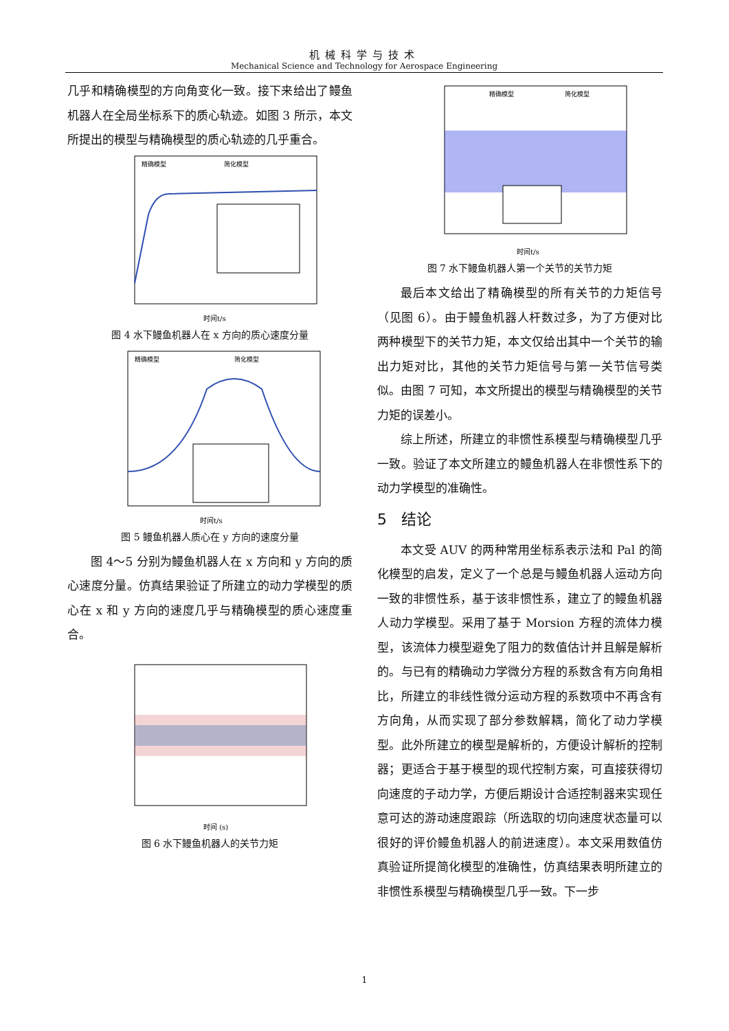机械科学与技术
Mechanical Science and Technology for Aerospace Engineering
几乎和精确模型的方向角变化一致。接下来给出了鳗鱼机器人在全局坐标系下的质心轨迹。如图 3 所示，本文所提出的模型与精确模型的质心轨迹的几乎重合。
精确模型
简化模型
时间t/s
图 4 水下鳗鱼机器人在 x 方向的质心速度分量
精确模型
简化模型
时间t/s
图 5 鳗鱼机器人质心在 y 方向的速度分量
图 4～5 分别为鳗鱼机器人在 x 方向和 y 方向的质心速度分量。仿真结果验证了所建立的动力学模型的质心在 x 和 y 方向的速度几乎与精确模型的质心速度重合。
时间 (s)
图 6 水下鳗鱼机器人的关节力矩
精确模型
简化模型
时间t/s
图 7 水下鳗鱼机器人第一个关节的关节力矩
最后本文给出了精确模型的所有关节的力矩信号（见图 6）。由于鳗鱼机器人杆数过多，为了方便对比两种模型下的关节力矩，本文仅给出其中一个关节的输出力矩对比，其他的关节力矩信号与第一关节信号类似。由图 7 可知，本文所提出的模型与精确模型的关节力矩的误差小。
综上所述，所建立的非惯性系模型与精确模型几乎一致。验证了本文所建立的鳗鱼机器人在非惯性系下的动力学模型的准确性。
5 结论
本文受 AUV 的两种常用坐标系表示法和 Pal 的简化模型的启发，定义了一个总是与鳗鱼机器人运动方向一致的非惯性系，基于该非惯性系，建立了的鳗鱼机器人动力学模型。采用了基于 Morsion 方程的流体力模型，该流体力模型避免了阻力的数值估计并且解是解析的。与已有的精确动力学微分方程的系数含有方向角相比，所建立的非线性微分运动方程的系数项中不再含有方向角，从而实现了部分参数解耦，简化了动力学模型。此外所建立的模型是解析的，方便设计解析的控制器；更适合于基于模型的现代控制方案，可直接获得切向速度的子动力学，方便后期设计合适控制器来实现任意可达的游动速度跟踪（所选取的切向速度状态量可以很好的评价鳗鱼机器人的前进速度）。本文采用数值仿真验证所提简化模型的准确性，仿真结果表明所建立的非惯性系模型与精确模型几乎一致。下一步
1